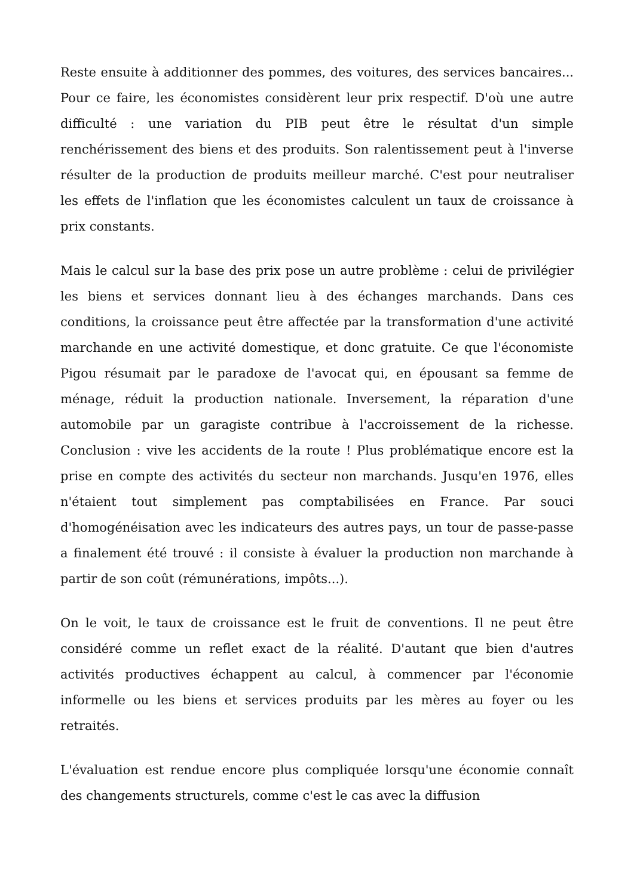Reste ensuite à additionner des pommes, des voitures, des services bancaires... Pour ce faire, les économistes considèrent leur prix respectif. D'où une autre difficulté : une variation du PIB peut être le résultat d'un simple renchérissement des biens et des produits. Son ralentissement peut à l'inverse résulter de la production de produits meilleur marché. C'est pour neutraliser les effets de l'inflation que les économistes calculent un taux de croissance à prix constants.
Mais le calcul sur la base des prix pose un autre problème : celui de privilégier les biens et services donnant lieu à des échanges marchands. Dans ces conditions, la croissance peut être affectée par la transformation d'une activité marchande en une activité domestique, et donc gratuite. Ce que l'économiste Pigou résumait par le paradoxe de l'avocat qui, en épousant sa femme de ménage, réduit la production nationale. Inversement, la réparation d'une automobile par un garagiste contribue à l'accroissement de la richesse. Conclusion : vive les accidents de la route ! Plus problématique encore est la prise en compte des activités du secteur non marchands. Jusqu'en 1976, elles n'étaient tout simplement pas comptabilisées en France. Par souci d'homogénéisation avec les indicateurs des autres pays, un tour de passe-passe a finalement été trouvé : il consiste à évaluer la production non marchande à partir de son coût (rémunérations, impôts...).
On le voit, le taux de croissance est le fruit de conventions. Il ne peut être considéré comme un reflet exact de la réalité. D'autant que bien d'autres activités productives échappent au calcul, à commencer par l'économie informelle ou les biens et services produits par les mères au foyer ou les retraités.
L'évaluation est rendue encore plus compliquée lorsqu'une économie connaît des changements structurels, comme c'est le cas avec la diffusion